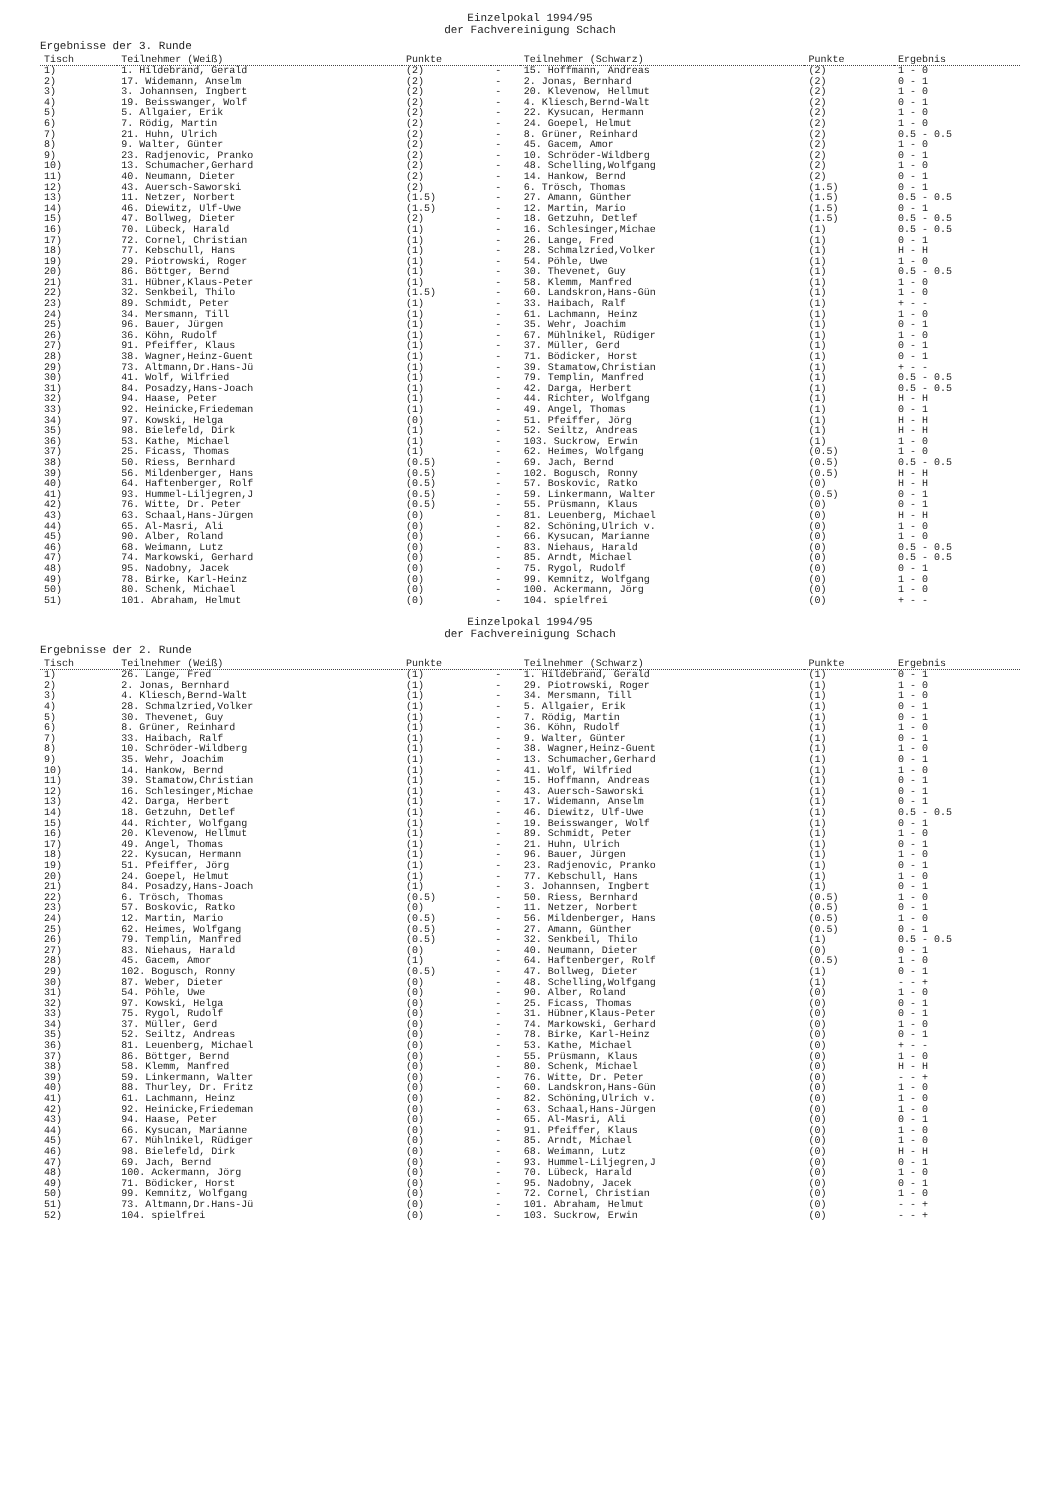Einzelpokal 1994/95
der Fachvereinigung Schach
Ergebnisse der 3. Runde
| Tisch | Teilnehmer (Weiß) | Punkte | | Teilnehmer (Schwarz) | Punkte | Ergebnis |
| --- | --- | --- | --- | --- | --- | --- |
| 1) | 1. Hildebrand, Gerald | (2) | - | 15. Hoffmann, Andreas | (2) | 1 - 0 |
| 2) | 17. Widemann, Anselm | (2) | - | 2. Jonas, Bernhard | (2) | 0 - 1 |
| 3) | 3. Johannsen, Ingbert | (2) | - | 20. Klevenow, Hellmut | (2) | 1 - 0 |
| 4) | 19. Beisswanger, Wolf | (2) | - | 4. Kliesch,Bernd-Walt | (2) | 0 - 1 |
| 5) | 5. Allgaier, Erik | (2) | - | 22. Kysucan, Hermann | (2) | 1 - 0 |
| 6) | 7. Rödig, Martin | (2) | - | 24. Goepel, Helmut | (2) | 1 - 0 |
| 7) | 21. Huhn, Ulrich | (2) | - | 8. Grüner, Reinhard | (2) | 0.5 - 0.5 |
| 8) | 9. Walter, Günter | (2) | - | 45. Gacem, Amor | (2) | 1 - 0 |
| 9) | 23. Radjenovic, Pranko | (2) | - | 10. Schröder-Wildberg | (2) | 0 - 1 |
| 10) | 13. Schumacher,Gerhard | (2) | - | 48. Schelling,Wolfgang | (2) | 1 - 0 |
| 11) | 40. Neumann, Dieter | (2) | - | 14. Hankow, Bernd | (2) | 0 - 1 |
| 12) | 43. Auersch-Saworski | (2) | - | 6. Trösch, Thomas | (1.5) | 0 - 1 |
| 13) | 11. Netzer, Norbert | (1.5) | - | 27. Amann, Günther | (1.5) | 0.5 - 0.5 |
| 14) | 46. Diewitz, Ulf-Uwe | (1.5) | - | 12. Martin, Mario | (1.5) | 0 - 1 |
| 15) | 47. Bollweg, Dieter | (2) | - | 18. Getzuhn, Detlef | (1.5) | 0.5 - 0.5 |
| 16) | 70. Lübeck, Harald | (1) | - | 16. Schlesinger,Michae | (1) | 0.5 - 0.5 |
| 17) | 72. Cornel, Christian | (1) | - | 26. Lange, Fred | (1) | 0 - 1 |
| 18) | 77. Kebschull, Hans | (1) | - | 28. Schmalzried,Volker | (1) | H - H |
| 19) | 29. Piotrowski, Roger | (1) | - | 54. Pöhle, Uwe | (1) | 1 - 0 |
| 20) | 86. Böttger, Bernd | (1) | - | 30. Thevenet, Guy | (1) | 0.5 - 0.5 |
| 21) | 31. Hübner,Klaus-Peter | (1) | - | 58. Klemm, Manfred | (1) | 1 - 0 |
| 22) | 32. Senkbeil, Thilo | (1.5) | - | 60. Landskron,Hans-Gün | (1) | 1 - 0 |
| 23) | 89. Schmidt, Peter | (1) | - | 33. Haibach, Ralf | (1) | + - - |
| 24) | 34. Mersmann, Till | (1) | - | 61. Lachmann, Heinz | (1) | 1 - 0 |
| 25) | 96. Bauer, Jürgen | (1) | - | 35. Wehr, Joachim | (1) | 0 - 1 |
| 26) | 36. Köhn, Rudolf | (1) | - | 67. Mühlnikel, Rüdiger | (1) | 1 - 0 |
| 27) | 91. Pfeiffer, Klaus | (1) | - | 37. Müller, Gerd | (1) | 0 - 1 |
| 28) | 38. Wagner,Heinz-Guent | (1) | - | 71. Bödicker, Horst | (1) | 0 - 1 |
| 29) | 73. Altmann,Dr.Hans-Jü | (1) | - | 39. Stamatow,Christian | (1) | + - - |
| 30) | 41. Wolf, Wilfried | (1) | - | 79. Templin, Manfred | (1) | 0.5 - 0.5 |
| 31) | 84. Posadzy,Hans-Joach | (1) | - | 42. Darga, Herbert | (1) | 0.5 - 0.5 |
| 32) | 94. Haase, Peter | (1) | - | 44. Richter, Wolfgang | (1) | H - H |
| 33) | 92. Heinicke,Friedeman | (1) | - | 49. Angel, Thomas | (1) | 0 - 1 |
| 34) | 97. Kowski, Helga | (0) | - | 51. Pfeiffer, Jörg | (1) | H - H |
| 35) | 98. Bielefeld, Dirk | (1) | - | 52. Seiltz, Andreas | (1) | H - H |
| 36) | 53. Kathe, Michael | (1) | - | 103. Suckrow, Erwin | (1) | 1 - 0 |
| 37) | 25. Ficass, Thomas | (1) | - | 62. Heimes, Wolfgang | (0.5) | 1 - 0 |
| 38) | 50. Riess, Bernhard | (0.5) | - | 69. Jach, Bernd | (0.5) | 0.5 - 0.5 |
| 39) | 56. Mildenberger, Hans | (0.5) | - | 102. Bogusch, Ronny | (0.5) | H - H |
| 40) | 64. Haftenberger, Rolf | (0.5) | - | 57. Boskovic, Ratko | (0) | H - H |
| 41) | 93. Hummel-Liljegren,J | (0.5) | - | 59. Linkermann, Walter | (0.5) | 0 - 1 |
| 42) | 76. Witte, Dr. Peter | (0.5) | - | 55. Prüsmann, Klaus | (0) | 0 - 1 |
| 43) | 63. Schaal,Hans-Jürgen | (0) | - | 81. Leuenberg, Michael | (0) | H - H |
| 44) | 65. Al-Masri, Ali | (0) | - | 82. Schöning,Ulrich v. | (0) | 1 - 0 |
| 45) | 90. Alber, Roland | (0) | - | 66. Kysucan, Marianne | (0) | 1 - 0 |
| 46) | 68. Weimann, Lutz | (0) | - | 83. Niehaus, Harald | (0) | 0.5 - 0.5 |
| 47) | 74. Markowski, Gerhard | (0) | - | 85. Arndt, Michael | (0) | 0.5 - 0.5 |
| 48) | 95. Nadobny, Jacek | (0) | - | 75. Rygol, Rudolf | (0) | 0 - 1 |
| 49) | 78. Birke, Karl-Heinz | (0) | - | 99. Kemnitz, Wolfgang | (0) | 1 - 0 |
| 50) | 80. Schenk, Michael | (0) | - | 100. Ackermann, Jörg | (0) | 1 - 0 |
| 51) | 101. Abraham, Helmut | (0) | - | 104. spielfrei | (0) | + - - |
Einzelpokal 1994/95
der Fachvereinigung Schach
Ergebnisse der 2. Runde
| Tisch | Teilnehmer (Weiß) | Punkte | | Teilnehmer (Schwarz) | Punkte | Ergebnis |
| --- | --- | --- | --- | --- | --- | --- |
| 1) | 26. Lange, Fred | (1) | - | 1. Hildebrand, Gerald | (1) | 0 - 1 |
| 2) | 2. Jonas, Bernhard | (1) | - | 29. Piotrowski, Roger | (1) | 1 - 0 |
| 3) | 4. Kliesch,Bernd-Walt | (1) | - | 34. Mersmann, Till | (1) | 1 - 0 |
| 4) | 28. Schmalzried,Volker | (1) | - | 5. Allgaier, Erik | (1) | 0 - 1 |
| 5) | 30. Thevenet, Guy | (1) | - | 7. Rödig, Martin | (1) | 0 - 1 |
| 6) | 8. Grüner, Reinhard | (1) | - | 36. Köhn, Rudolf | (1) | 1 - 0 |
| 7) | 33. Haibach, Ralf | (1) | - | 9. Walter, Günter | (1) | 0 - 1 |
| 8) | 10. Schröder-Wildberg | (1) | - | 38. Wagner,Heinz-Guent | (1) | 1 - 0 |
| 9) | 35. Wehr, Joachim | (1) | - | 13. Schumacher,Gerhard | (1) | 0 - 1 |
| 10) | 14. Hankow, Bernd | (1) | - | 41. Wolf, Wilfried | (1) | 1 - 0 |
| 11) | 39. Stamatow,Christian | (1) | - | 15. Hoffmann, Andreas | (1) | 0 - 1 |
| 12) | 16. Schlesinger,Michae | (1) | - | 43. Auersch-Saworski | (1) | 0 - 1 |
| 13) | 42. Darga, Herbert | (1) | - | 17. Widemann, Anselm | (1) | 0 - 1 |
| 14) | 18. Getzuhn, Detlef | (1) | - | 46. Diewitz, Ulf-Uwe | (1) | 0.5 - 0.5 |
| 15) | 44. Richter, Wolfgang | (1) | - | 19. Beisswanger, Wolf | (1) | 0 - 1 |
| 16) | 20. Klevenow, Hellmut | (1) | - | 89. Schmidt, Peter | (1) | 1 - 0 |
| 17) | 49. Angel, Thomas | (1) | - | 21. Huhn, Ulrich | (1) | 0 - 1 |
| 18) | 22. Kysucan, Hermann | (1) | - | 96. Bauer, Jürgen | (1) | 1 - 0 |
| 19) | 51. Pfeiffer, Jörg | (1) | - | 23. Radjenovic, Pranko | (1) | 0 - 1 |
| 20) | 24. Goepel, Helmut | (1) | - | 77. Kebschull, Hans | (1) | 1 - 0 |
| 21) | 84. Posadzy,Hans-Joach | (1) | - | 3. Johannsen, Ingbert | (1) | 0 - 1 |
| 22) | 6. Trösch, Thomas | (0.5) | - | 50. Riess, Bernhard | (0.5) | 1 - 0 |
| 23) | 57. Boskovic, Ratko | (0) | - | 11. Netzer, Norbert | (0.5) | 0 - 1 |
| 24) | 12. Martin, Mario | (0.5) | - | 56. Mildenberger, Hans | (0.5) | 1 - 0 |
| 25) | 62. Heimes, Wolfgang | (0.5) | - | 27. Amann, Günther | (0.5) | 0 - 1 |
| 26) | 79. Templin, Manfred | (0.5) | - | 32. Senkbeil, Thilo | (1) | 0.5 - 0.5 |
| 27) | 83. Niehaus, Harald | (0) | - | 40. Neumann, Dieter | (0) | 0 - 1 |
| 28) | 45. Gacem, Amor | (1) | - | 64. Haftenberger, Rolf | (0.5) | 1 - 0 |
| 29) | 102. Bogusch, Ronny | (0.5) | - | 47. Bollweg, Dieter | (1) | 0 - 1 |
| 30) | 87. Weber, Dieter | (0) | - | 48. Schelling,Wolfgang | (1) | - - + |
| 31) | 54. Pöhle, Uwe | (0) | - | 90. Alber, Roland | (0) | 1 - 0 |
| 32) | 97. Kowski, Helga | (0) | - | 25. Ficass, Thomas | (0) | 0 - 1 |
| 33) | 75. Rygol, Rudolf | (0) | - | 31. Hübner,Klaus-Peter | (0) | 0 - 1 |
| 34) | 37. Müller, Gerd | (0) | - | 74. Markowski, Gerhard | (0) | 1 - 0 |
| 35) | 52. Seiltz, Andreas | (0) | - | 78. Birke, Karl-Heinz | (0) | 0 - 1 |
| 36) | 81. Leuenberg, Michael | (0) | - | 53. Kathe, Michael | (0) | + - - |
| 37) | 86. Böttger, Bernd | (0) | - | 55. Prüsmann, Klaus | (0) | 1 - 0 |
| 38) | 58. Klemm, Manfred | (0) | - | 80. Schenk, Michael | (0) | H - H |
| 39) | 59. Linkermann, Walter | (0) | - | 76. Witte, Dr. Peter | (0) | - - + |
| 40) | 88. Thurley, Dr. Fritz | (0) | - | 60. Landskron,Hans-Gün | (0) | 1 - 0 |
| 41) | 61. Lachmann, Heinz | (0) | - | 82. Schöning,Ulrich v. | (0) | 1 - 0 |
| 42) | 92. Heinicke,Friedeman | (0) | - | 63. Schaal,Hans-Jürgen | (0) | 1 - 0 |
| 43) | 94. Haase, Peter | (0) | - | 65. Al-Masri, Ali | (0) | 0 - 1 |
| 44) | 66. Kysucan, Marianne | (0) | - | 91. Pfeiffer, Klaus | (0) | 1 - 0 |
| 45) | 67. Mühlnikel, Rüdiger | (0) | - | 85. Arndt, Michael | (0) | 1 - 0 |
| 46) | 98. Bielefeld, Dirk | (0) | - | 68. Weimann, Lutz | (0) | H - H |
| 47) | 69. Jach, Bernd | (0) | - | 93. Hummel-Liljegren,J | (0) | 0 - 1 |
| 48) | 100. Ackermann, Jörg | (0) | - | 70. Lübeck, Harald | (0) | 1 - 0 |
| 49) | 71. Bödicker, Horst | (0) | - | 95. Nadobny, Jacek | (0) | 0 - 1 |
| 50) | 99. Kemnitz, Wolfgang | (0) | - | 72. Cornel, Christian | (0) | 1 - 0 |
| 51) | 73. Altmann,Dr.Hans-Jü | (0) | - | 101. Abraham, Helmut | (0) | - - + |
| 52) | 104. spielfrei | (0) | - | 103. Suckrow, Erwin | (0) | - - + |